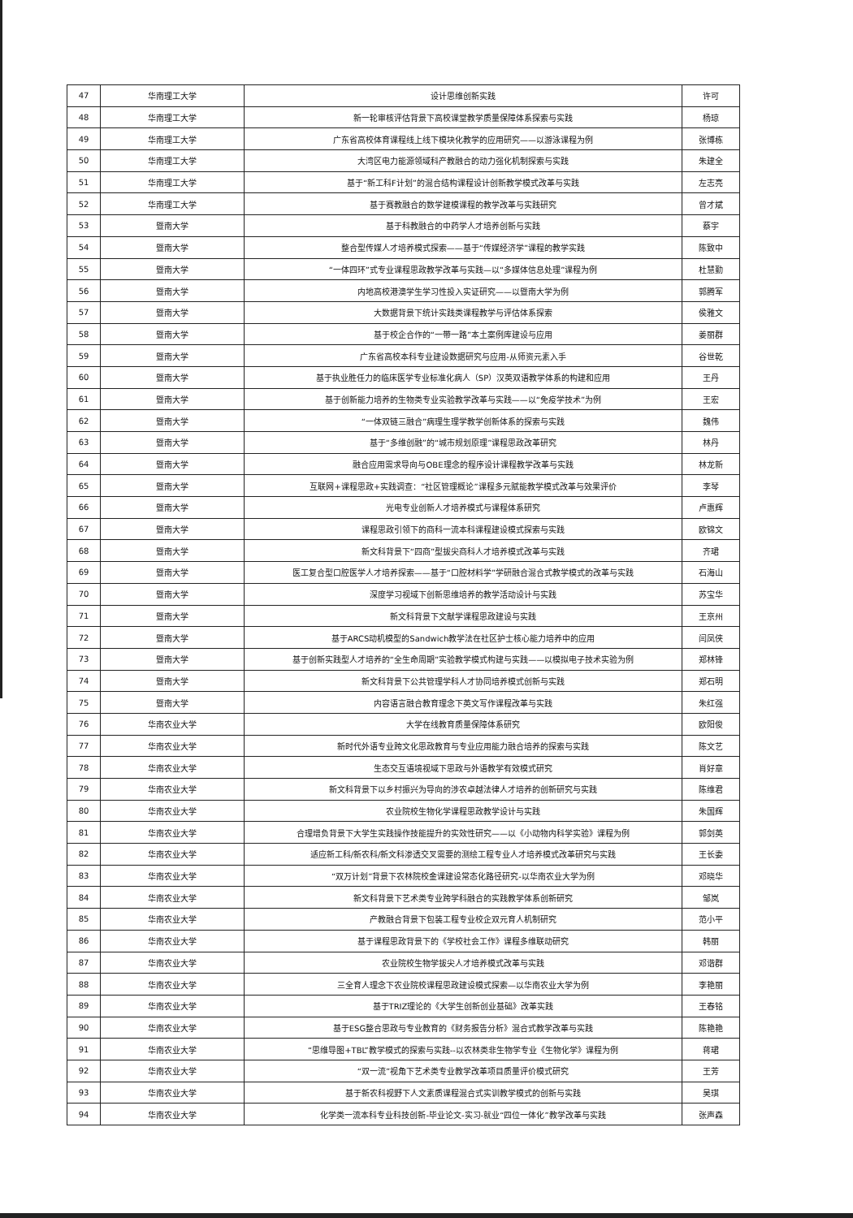| 47 | 华南理工大学 | 设计思维创新实践 | 许可 |
| 48 | 华南理工大学 | 新一轮审核评估背景下高校课堂教学质量保障体系探索与实践 | 杨琼 |
| 49 | 华南理工大学 | 广东省高校体育课程线上线下模块化教学的应用研究——以游泳课程为例 | 张博栋 |
| 50 | 华南理工大学 | 大湾区电力能源领域科产教融合的动力强化机制探索与实践 | 朱建全 |
| 51 | 华南理工大学 | 基于“新工科F计划”的混合结构课程设计创新教学模式改革与实践 | 左志亮 |
| 52 | 华南理工大学 | 基于赛教融合的数学建模课程的教学改革与实践研究 | 曾才斌 |
| 53 | 暨南大学 | 基于科教融合的中药学人才培养创新与实践 | 蔡宇 |
| 54 | 暨南大学 | 整合型传媒人才培养模式探索——基于“传媒经济学”课程的教学实践 | 陈致中 |
| 55 | 暨南大学 | “一体四环”式专业课程思政教学改革与实践—以“多媒体信息处理”课程为例 | 杜慧勤 |
| 56 | 暨南大学 | 内地高校港澳学生学习性投入实证研究——以暨南大学为例 | 郭腾军 |
| 57 | 暨南大学 | 大数据背景下统计实践类课程教学与评估体系探索 | 侯雅文 |
| 58 | 暨南大学 | 基于校企合作的“一带一路”本土案例库建设与应用 | 姜丽群 |
| 59 | 暨南大学 | 广东省高校本科专业建设数据研究与应用-从师资元素入手 | 谷世乾 |
| 60 | 暨南大学 | 基于执业胜任力的临床医学专业标准化病人（SP）汉英双语教学体系的构建和应用 | 王丹 |
| 61 | 暨南大学 | 基于创新能力培养的生物类专业实验教学改革与实践——以“免疫学技术”为例 | 王宏 |
| 62 | 暨南大学 | “一体双链三融合”病理生理学教学创新体系的探索与实践 | 魏伟 |
| 63 | 暨南大学 | 基于“多维创融”的“城市规划原理”课程思政改革研究 | 林丹 |
| 64 | 暨南大学 | 融合应用需求导向与OBE理念的程序设计课程教学改革与实践 | 林龙新 |
| 65 | 暨南大学 | 互联网+课程思政+实践调查：“社区管理概论”课程多元赋能教学模式改革与效果评价 | 李琴 |
| 66 | 暨南大学 | 光电专业创新人才培养模式与课程体系研究 | 卢惠辉 |
| 67 | 暨南大学 | 课程思政引领下的商科一流本科课程建设模式探索与实践 | 欧锦文 |
| 68 | 暨南大学 | 新文科背景下“四商”型拔尖商科人才培养模式改革与实践 | 齐珺 |
| 69 | 暨南大学 | 医工复合型口腔医学人才培养探索——基于“口腔材料学”学研融合混合式教学模式的改革与实践 | 石海山 |
| 70 | 暨南大学 | 深度学习视域下创新思维培养的教学活动设计与实践 | 苏宝华 |
| 71 | 暨南大学 | 新文科背景下文献学课程思政建设与实践 | 王京州 |
| 72 | 暨南大学 | 基于ARCS动机模型的Sandwich教学法在社区护士核心能力培养中的应用 | 闫凤侠 |
| 73 | 暨南大学 | 基于创新实践型人才培养的“全生命周期”实验教学模式构建与实践——以模拟电子技术实验为例 | 郑林锋 |
| 74 | 暨南大学 | 新文科背景下公共管理学科人才协同培养模式创新与实践 | 郑石明 |
| 75 | 暨南大学 | 内容语言融合教育理念下英文写作课程改革与实践 | 朱红强 |
| 76 | 华南农业大学 | 大学在线教育质量保障体系研究 | 欧阳俊 |
| 77 | 华南农业大学 | 新时代外语专业跨文化思政教育与专业应用能力融合培养的探索与实践 | 陈文艺 |
| 78 | 华南农业大学 | 生态交互语境视域下思政与外语教学有效模式研究 | 肖好章 |
| 79 | 华南农业大学 | 新文科背景下以乡村振兴为导向的涉农卓越法律人才培养的创新研究与实践 | 陈维君 |
| 80 | 华南农业大学 | 农业院校生物化学课程思政教学设计与实践 | 朱国辉 |
| 81 | 华南农业大学 | 合理增负背景下大学生实践操作技能提升的实效性研究——以《小动物内科学实验》课程为例 | 郭剑英 |
| 82 | 华南农业大学 | 适应新工科/新农科/新文科渗透交叉需要的测绘工程专业人才培养模式改革研究与实践 | 王长委 |
| 83 | 华南农业大学 | “双万计划”背景下农林院校金课建设常态化路径研究-以华南农业大学为例 | 邓晓华 |
| 84 | 华南农业大学 | 新文科背景下艺术类专业跨学科融合的实践教学体系创新研究 | 邹岚 |
| 85 | 华南农业大学 | 产教融合背景下包装工程专业校企双元育人机制研究 | 范小平 |
| 86 | 华南农业大学 | 基于课程思政背景下的《学校社会工作》课程多维联动研究 | 韩丽 |
| 87 | 华南农业大学 | 农业院校生物学拔尖人才培养模式改革与实践 | 邓谐群 |
| 88 | 华南农业大学 | 三全育人理念下农业院校课程思政建设模式探索—以华南农业大学为例 | 李艳丽 |
| 89 | 华南农业大学 | 基于TRIZ理论的《大学生创新创业基础》改革实践 | 王春铭 |
| 90 | 华南农业大学 | 基于ESG整合思政与专业教育的《财务报告分析》混合式教学改革与实践 | 陈艳艳 |
| 91 | 华南农业大学 | “思维导图+TBL”教学模式的探索与实践--以农林类非生物学专业《生物化学》课程为例 | 蒋珺 |
| 92 | 华南农业大学 | “双一流”视角下艺术类专业教学改革项目质量评价模式研究 | 王芳 |
| 93 | 华南农业大学 | 基于新农科视野下人文素质课程混合式实训教学模式的创新与实践 | 吴琪 |
| 94 | 华南农业大学 | 化学类一流本科专业科技创新-毕业论文-实习-就业“四位一体化”教学改革与实践 | 张声森 |